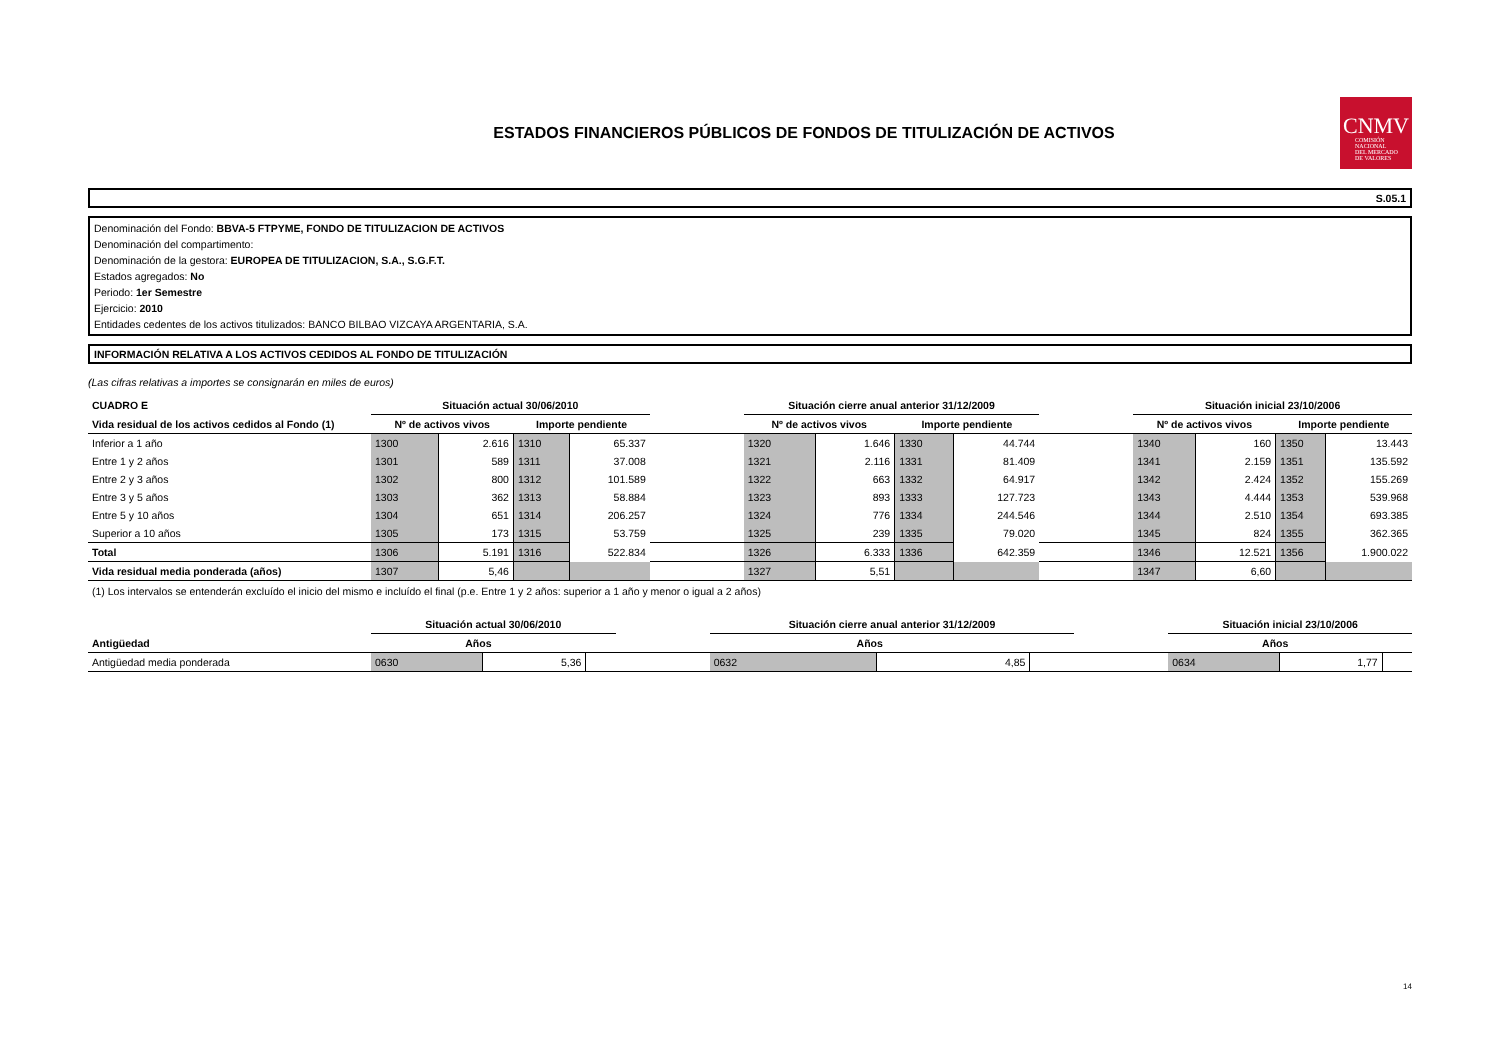ESTADOS FINANCIEROS PÚBLICOS DE FONDOS DE TITULIZACIÓN DE ACTIVOS
CNMV
COMISIÓN
NACIONAL
DEL MERCADO
DE VALORES
S.05.1
Denominación del Fondo: BBVA-5 FTPYME, FONDO DE TITULIZACION DE ACTIVOS
Denominación del compartimento:
Denominación de la gestora: EUROPEA DE TITULIZACION, S.A., S.G.F.T.
Estados agregados: No
Periodo: 1er Semestre
Ejercicio: 2010
Entidades cedentes de los activos titulizados: BANCO BILBAO VIZCAYA ARGENTARIA, S.A.
INFORMACIÓN RELATIVA A LOS ACTIVOS CEDIDOS AL FONDO DE TITULIZACIÓN
(Las cifras relativas a importes se consignarán en miles de euros)
| CUADRO E | Situación actual 30/06/2010 | | | | | Situación cierre anual anterior 31/12/2009 | | | | | Situación inicial 23/10/2006 | | | |
| --- | --- | --- | --- | --- | --- | --- | --- | --- | --- | --- | --- | --- | --- | --- |
| Vida residual de los activos cedidos al Fondo (1) | Nº de activos vivos | | Importe pendiente | | | Nº de activos vivos | | Importe pendiente | | | Nº de activos vivos | | Importe pendiente | |
| Inferior a 1 año | 1300 | 2.616 | 1310 | 65.337 | | 1320 | 1.646 | 1330 | 44.744 | | 1340 | 160 | 1350 | 13.443 |
| Entre 1 y 2 años | 1301 | 589 | 1311 | 37.008 | | 1321 | 2.116 | 1331 | 81.409 | | 1341 | 2.159 | 1351 | 135.592 |
| Entre 2 y 3 años | 1302 | 800 | 1312 | 101.589 | | 1322 | 663 | 1332 | 64.917 | | 1342 | 2.424 | 1352 | 155.269 |
| Entre 3 y 5 años | 1303 | 362 | 1313 | 58.884 | | 1323 | 893 | 1333 | 127.723 | | 1343 | 4.444 | 1353 | 539.968 |
| Entre 5 y 10 años | 1304 | 651 | 1314 | 206.257 | | 1324 | 776 | 1334 | 244.546 | | 1344 | 2.510 | 1354 | 693.385 |
| Superior a 10 años | 1305 | 173 | 1315 | 53.759 | | 1325 | 239 | 1335 | 79.020 | | 1345 | 824 | 1355 | 362.365 |
| Total | 1306 | 5.191 | 1316 | 522.834 | | 1326 | 6.333 | 1336 | 642.359 | | 1346 | 12.521 | 1356 | 1.900.022 |
| Vida residual media ponderada (años) | 1307 | 5,46 | | | | 1327 | 5,51 | | | | 1347 | 6,60 | | |
(1) Los intervalos se entenderán excluído el inicio del mismo e incluído el final (p.e. Entre 1 y 2 años: superior a 1 año y menor o igual a 2 años)
| | Situación actual 30/06/2010 | | | | Situación cierre anual anterior 31/12/2009 | | | | Situación inicial 23/10/2006 | | |
| --- | --- | --- | --- | --- | --- | --- | --- | --- | --- | --- | --- |
| Antigüedad | Años | | | | Años | | | | Años | | |
| Antigüedad media ponderada | 0630 | 5,36 | | | 0632 | 4,85 | | | 0634 | 1,77 | |
14